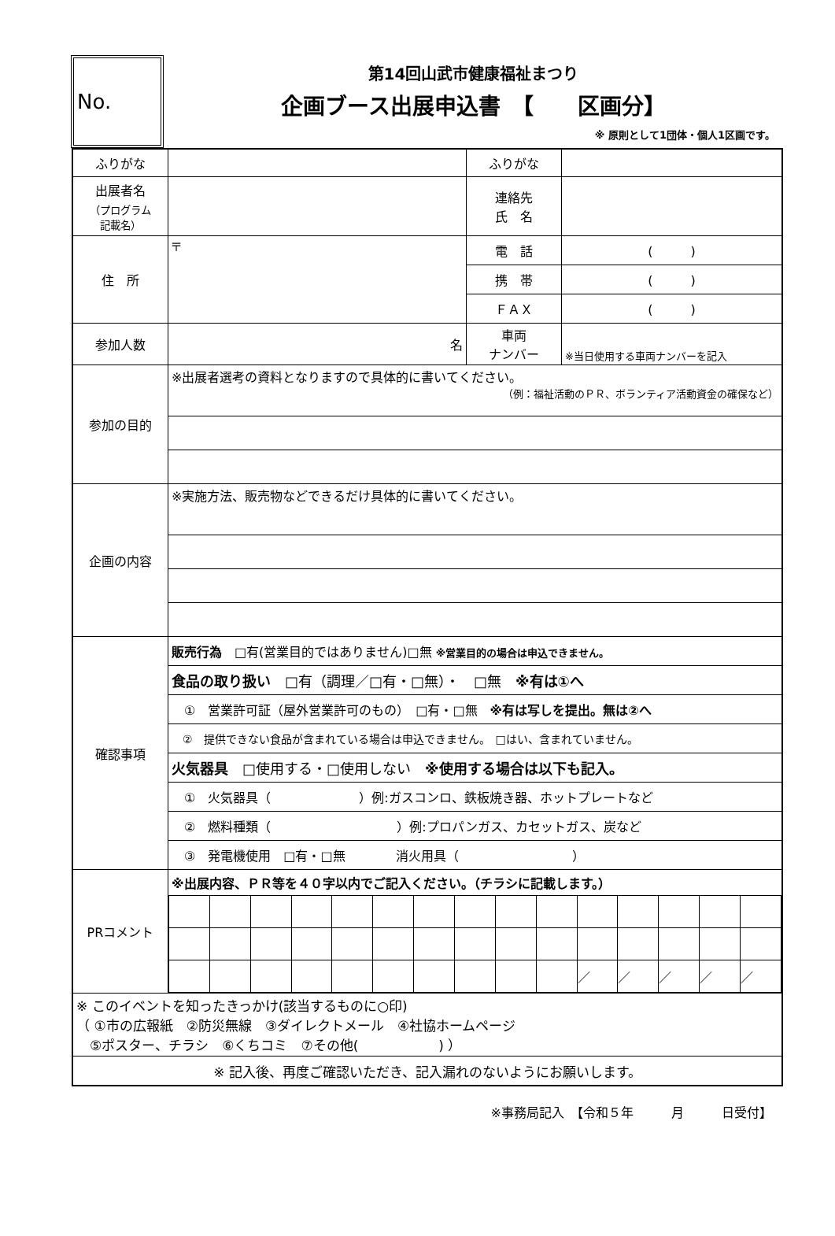No.
第14回山武市健康福祉まつり
企画ブース出展申込書　【　　区画分】
※ 原則として1団体・個人1区画です。
| ふりがな | | ふりがな | |
| 出展者名 （プログラム 記載名） | | 連絡先 氏 名 | |
| 住 所 | 〒 | 電 話 | ( ) |
| | | 携 帯 | ( ) |
| | | ＦＡＸ | ( ) |
| 参加人数 | 名 | 車両 ナンバー | ※当日使用する車両ナンバーを記入 |
| 参加の目的 | ※出展者選考の資料となりますので具体的に書いてください。 （例：福祉活動のＰＲ、ボランティア活動資金の確保など） | | |
| 企画の内容 | ※実施方法、販売物などできるだけ具体的に書いてください。 | | |
| 確認事項 | 販売行為 □有(営業目的ではありません)□無 ※営業目的の場合は申込できません。 | | |
| | 食品の取り扱い □有（調理／□有・□無）・ □無 ※有は①へ | | |
| | ① 営業許可証（屋外営業許可のもの） □有・□無 ※有は写しを提出。無は②へ | | |
| | ② 提供できない食品が含まれている場合は申込できません。 □はい、含まれていません。 | | |
| | 火気器具 □使用する・□使用しない ※使用する場合は以下も記入。 | | |
| | ① 火気器具（ ）例:ガスコンロ、鉄板焼き器、ホットプレートなど | | |
| | ② 燃料種類（ ）例:プロパンガス、カセットガス、炭など | | |
| | ③ 発電機使用 □有・□無 消火用具（ ） | | |
| PRコメント | ※出展内容、ＰＲ等を４０字以内でご記入ください。（チラシに記載します。） / / / / / / / / / / / ／ / ／ / ／ / ／ / ／ / | | |
| ※ このイベントを知ったきっかけ(該当するものに○印) （ ①市の広報紙 ②防災無線 ③ダイレクトメール ④社協ホームページ ⑤ポスター、チラシ ⑥くちコミ ⑦その他( ) ） | | | |
| ※ 記入後、再度ご確認いただき、記入漏れのないようにお願いします。 | | | |
※事務局記入　【令和５年　　　月　　　日受付】